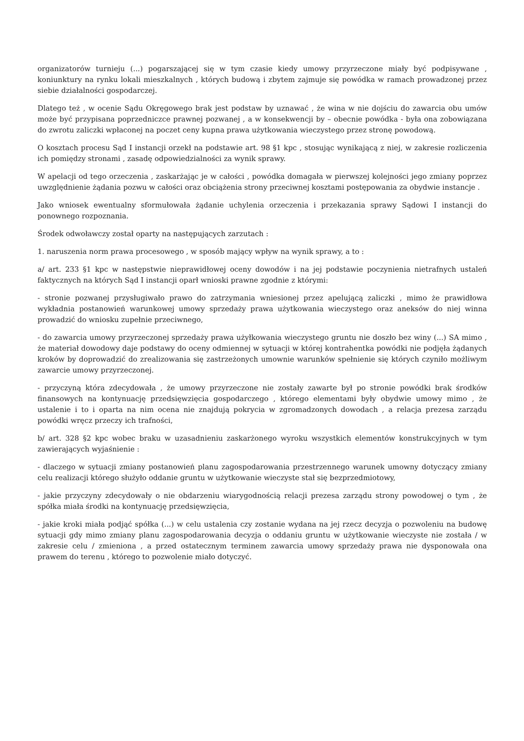organizatorów turnieju (...) pogarszającej się w tym czasie kiedy umowy przyrzeczone miały być podpisywane , koniunktury na rynku lokali mieszkalnych , których budową i zbytem zajmuje się powódka w ramach prowadzonej przez siebie działalności gospodarczej.
Dlatego też , w ocenie Sądu Okręgowego brak jest podstaw by uznawać , że wina w nie dojściu do zawarcia obu umów może być przypisana poprzedniczce prawnej pozwanej , a w konsekwencji by – obecnie powódka - była ona zobowiązana do zwrotu zaliczki wpłaconej na poczet ceny kupna prawa użytkowania wieczystego przez stronę powodową.
O kosztach procesu Sąd I instancji orzekł na podstawie art. 98 §1 kpc , stosując wynikającą z niej, w zakresie rozliczenia ich pomiędzy stronami , zasadę odpowiedzialności za wynik sprawy.
W apelacji od tego orzeczenia , zaskarżając je w całości , powódka domagała w pierwszej kolejności jego zmiany poprzez uwzględnienie żądania pozwu w całości oraz obciążenia strony przeciwnej kosztami postępowania za obydwie instancje .
Jako wniosek ewentualny sformułowała żądanie uchylenia orzeczenia i przekazania sprawy Sądowi I instancji do ponownego rozpoznania.
Środek odwoławczy został oparty na następujących zarzutach :
1. naruszenia norm prawa procesowego , w sposób mający wpływ na wynik sprawy, a to :
a/ art. 233 §1 kpc w następstwie nieprawidłowej oceny dowodów i na jej podstawie poczynienia nietrafnych ustaleń faktycznych na których Sąd I instancji oparł wnioski prawne zgodnie z którymi:
- stronie pozwanej przysługiwało prawo do zatrzymania wniesionej przez apelującą zaliczki , mimo że prawidłowa wykładnia postanowień warunkowej umowy sprzedaży prawa użytkowania wieczystego oraz aneksów do niej winna prowadzić do wniosku zupełnie przeciwnego,
- do zawarcia umowy przyrzeczonej sprzedaży prawa użyłkowania wieczystego gruntu nie doszło bez winy (...) SA mimo , że materiał dowodowy daje podstawy do oceny odmiennej w sytuacji w której kontrahentka powódki nie podjęła żądanych kroków by doprowadzić do zrealizowania się zastrzeżonych umownie warunków spełnienie się których czyniło możliwym zawarcie umowy przyrzeczonej.
- przyczyną która zdecydowała , że umowy przyrzeczone nie zostały zawarte był po stronie powódki brak środków finansowych na kontynuację przedsięwzięcia gospodarczego , którego elementami były obydwie umowy mimo , że ustalenie i to i oparta na nim ocena nie znajdują pokrycia w zgromadzonych dowodach , a relacja prezesa zarządu powódki wręcz przeczy ich trafności,
b/ art. 328 §2 kpc wobec braku w uzasadnieniu zaskarżonego wyroku wszystkich elementów konstrukcyjnych w tym zawierających wyjaśnienie :
- dlaczego w sytuacji zmiany postanowień planu zagospodarowania przestrzennego warunek umowny dotyczący zmiany celu realizacji którego służyło oddanie gruntu w użytkowanie wieczyste stał się bezprzedmiotowy,
- jakie przyczyny zdecydowały o nie obdarzeniu wiarygodnością relacji prezesa zarządu strony powodowej o tym , że spółka miała środki na kontynuację przedsięwzięcia,
- jakie kroki miała podjąć spółka (...) w celu ustalenia czy zostanie wydana na jej rzecz decyzja o pozwoleniu na budowę sytuacji gdy mimo zmiany planu zagospodarowania decyzja o oddaniu gruntu w użytkowanie wieczyste nie została / w zakresie celu / zmieniona , a przed ostatecznym terminem zawarcia umowy sprzedaży prawa nie dysponowała ona prawem do terenu , którego to pozwolenie miało dotyczyć.